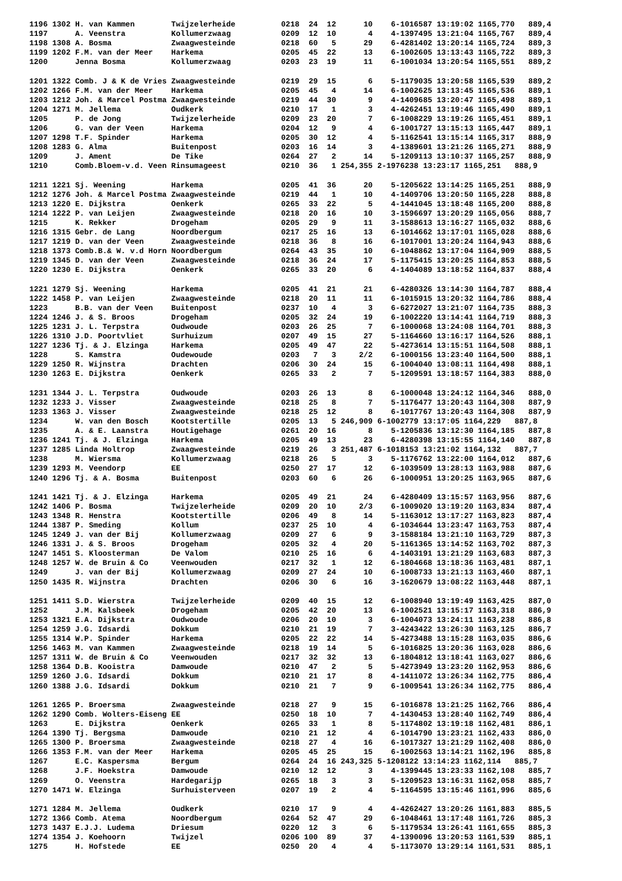1196 1302 H. van Kammen        Twijzelerheide          0218  24  12      10    6-1016587 13:19:02 1165,770   889,4
1197      A. Veenstra          Kollumerzwaag           0209  12  10       4    4-1397495 13:21:04 1165,767   889,4
1198 1308 A. Bosma             Zwaagwesteinde          0218  60   5      29    6-4281402 13:20:14 1165,724   889,3
1199 1202 F.M. van der Meer    Harkema                 0205  45  22      13    6-1002605 13:13:43 1165,722   889,3
1200      Jenna Bosma          Kollumerzwaag           0203  23  19      11    6-1001034 13:20:54 1165,551   889,2

1201 1322 Comb. J & K de Vries Zwaagwesteinde          0219  29  15       6    5-1179035 13:20:58 1165,539   889,2
1202 1266 F.M. van der Meer    Harkema                 0205  45   4      14    6-1002625 13:13:45 1165,536   889,1
1203 1212 Joh. & Marcel Postma Zwaagwesteinde          0219  44  30       9    4-1409685 13:20:47 1165,498   889,1
1204 1271 M. Jellema           Oudkerk                 0210  17   1       3    4-4262451 13:19:46 1165,490   889,1
1205      P. de Jong           Twijzelerheide          0209  23  20       7    6-1008229 13:19:26 1165,451   889,1
1206      G. van der Veen      Harkema                 0204  12   9       4    6-1001727 13:15:13 1165,447   889,1
1207 1298 T.F. Spinder         Harkema                 0205  30  12       4    5-1162541 13:15:14 1165,317   888,9
1208 1283 G. Alma              Buitenpost              0203  16  14       3    4-1389601 13:21:26 1165,271   888,9
1209      J. Ament             De Tike                 0264  27   2      14    5-1209113 13:10:37 1165,257   888,9
1210      Comb.Bloem-v.d. Veen Rinsumageest            0210  36   1 254,355 2-1976238 13:23:17 1165,251   888,9

1211 1221 Sj. Weening          Harkema                 0205  41  36      20    5-1205622 13:14:25 1165,251   888,9
1212 1276 Joh. & Marcel Postma Zwaagwesteinde          0219  44   1      10    4-1409706 13:20:50 1165,228   888,8
1213 1220 E. Dijkstra          Oenkerk                 0265  33  22       5    4-1441045 13:18:48 1165,200   888,8
1214 1222 P. van Leijen        Zwaagwesteinde          0218  20  16      10    3-1596697 13:20:29 1165,056   888,7
1215      K. Rekker            Drogeham                0205  29   9      11    3-1588613 13:16:27 1165,032   888,6
1216 1315 Gebr. de Lang        Noordbergum             0217  25  16      13    6-1014662 13:17:01 1165,028   888,6
1217 1219 D. van der Veen      Zwaagwesteinde          0218  36   8      16    6-1017001 13:20:24 1164,943   888,6
1218 1373 Comb.B.& W. v.d Horn Noordbergum             0264  43  35      10    6-1048862 13:17:04 1164,909   888,5
1219 1345 D. van der Veen      Zwaagwesteinde          0218  36  24      17    5-1175415 13:20:25 1164,853   888,5
1220 1230 E. Dijkstra          Oenkerk                 0265  33  20       6    4-1404089 13:18:52 1164,837   888,4

1221 1279 Sj. Weening          Harkema                 0205  41  21      21    6-4280326 13:14:30 1164,787   888,4
1222 1458 P. van Leijen        Zwaagwesteinde          0218  20  11      11    6-1015915 13:20:32 1164,786   888,4
1223      B.B. van der Veen    Buitenpost              0237  10   4       3    6-6272027 13:21:07 1164,735   888,3
1224 1246 J. & S. Broos        Drogeham                0205  32  24      19    6-1002220 13:14:41 1164,719   888,3
1225 1231 J. L. Terpstra       Oudwoude                0203  26  25       7    6-1000068 13:24:08 1164,701   888,3
1226 1310 J.D. Poortvliet      Surhuizum               0207  49  15      27    5-1164660 13:16:17 1164,526   888,1
1227 1236 Tj. & J. Elzinga     Harkema                 0205  49  47      22    5-4273614 13:15:51 1164,508   888,1
1228      S. Kamstra           Oudewoude               0203   7   3     2/2    6-1000156 13:23:40 1164,500   888,1
1229 1250 R. Wijnstra          Drachten                0206  30  24      15    6-1004040 13:08:11 1164,498   888,1
1230 1263 E. Dijkstra          Oenkerk                 0265  33   2       7    5-1209591 13:18:57 1164,383   888,0

1231 1344 J. L. Terpstra       Oudwoude                0203  26  13       8    6-1000048 13:24:12 1164,346   888,0
1232 1233 J. Visser            Zwaagwesteinde          0218  25   8       7    5-1176477 13:20:43 1164,308   887,9
1233 1363 J. Visser            Zwaagwesteinde          0218  25  12       8    6-1017767 13:20:43 1164,308   887,9
1234      W. van den Bosch     Kootstertille           0205  13   5 246,909 6-1002779 13:17:05 1164,229   887,8
1235      A. & E. Laanstra     Houtigehage             0261  20  16       8    5-1205836 13:12:30 1164,185   887,8
1236 1241 Tj. & J. Elzinga     Harkema                 0205  49  13      23    6-4280398 13:15:55 1164,140   887,8
1237 1285 Linda Holtrop        Zwaagwesteinde          0219  26   3 251,487 6-1018153 13:21:02 1164,132   887,7
1238      M. Wiersma           Kollumerzwaag           0218  26   5       3    5-1176762 13:22:00 1164,012   887,6
1239 1293 M. Veendorp          EE                      0250  27  17      12    6-1039509 13:28:13 1163,988   887,6
1240 1296 Tj. & A. Bosma       Buitenpost              0203  60   6      26    6-1000951 13:20:25 1163,965   887,6

1241 1421 Tj. & J. Elzinga     Harkema                 0205  49  21      24    6-4280409 13:15:57 1163,956   887,6
1242 1406 P. Bosma             Twijzelerheide          0209  20  10     2/3    6-1009020 13:19:20 1163,834   887,4
1243 1348 R. Henstra           Kootstertille           0206  49   8      14    5-1163012 13:17:27 1163,823   887,4
1244 1387 P. Smeding           Kollum                  0237  25  10       4    6-1034644 13:23:47 1163,753   887,4
1245 1249 J. van der Bij       Kollumerzwaag           0209  27   6       9    3-1588184 13:21:10 1163,729   887,3
1246 1331 J. & S. Broos        Drogeham                0205  32   4      20    5-1161365 13:14:52 1163,702   887,3
1247 1451 S. Kloosterman       De Valom                0210  25  16       6    4-1403191 13:21:29 1163,683   887,3
1248 1257 W. de Bruin & Co     Veenwouden              0217  32   1      12    6-1804668 13:18:36 1163,481   887,1
1249      J. van der Bij       Kollumerzwaag           0209  27  24      10    6-1008733 13:21:13 1163,460   887,1
1250 1435 R. Wijnstra          Drachten                0206  30   6      16    3-1620679 13:08:22 1163,448   887,1

1251 1411 S.D. Wierstra        Twijzelerheide          0209  40  15      12    6-1008940 13:19:49 1163,425   887,0
1252      J.M. Kalsbeek        Drogeham                0205  42  20      13    6-1002521 13:15:17 1163,318   886,9
1253 1321 E.A. Dijkstra        Oudwoude                0206  20  10       3    6-1004073 13:24:11 1163,238   886,8
1254 1259 J.G. Idsardi         Dokkum                  0210  21  19       7    3-4243422 13:26:30 1163,125   886,7
1255 1314 W.P. Spinder         Harkema                 0205  22  22      14    5-4273488 13:15:28 1163,035   886,6
1256 1463 M. van Kammen        Zwaagwesteinde          0218  19  14       5    6-1016825 13:20:36 1163,028   886,6
1257 1311 W. de Bruin & Co     Veenwouden              0217  32  32      13    6-1804812 13:18:41 1163,027   886,6
1258 1364 D.B. Kooistra        Damwoude                0210  47   2       5    5-4273949 13:23:20 1162,953   886,6
1259 1260 J.G. Idsardi         Dokkum                  0210  21  17       8    4-1411072 13:26:34 1162,775   886,4
1260 1388 J.G. Idsardi         Dokkum                  0210  21   7       9    6-1009541 13:26:34 1162,775   886,4

1261 1265 P. Broersma          Zwaagwesteinde          0218  27   9      15    6-1016878 13:21:25 1162,766   886,4
1262 1290 Comb. Wolters-Eiseng EE                      0250  18  10       7    4-1430453 13:28:40 1162,749   886,4
1263      E. Dijkstra          Oenkerk                 0265  33   1       8    5-1174802 13:19:18 1162,481   886,1
1264 1390 Tj. Bergsma          Damwoude                0210  21  12       4    6-1014790 13:23:21 1162,433   886,0
1265 1300 P. Broersma          Zwaagwesteinde          0218  27   4      16    6-1017327 13:21:29 1162,408   886,0
1266 1353 F.M. van der Meer    Harkema                 0205  45  25      15    6-1002563 13:14:21 1162,196   885,8
1267      E.C. Kaspersma       Bergum                  0264  24  16 243,325 5-1208122 13:14:23 1162,114   885,7
1268      J.F. Hoekstra        Damwoude                0210  12  12       3    4-1399445 13:23:33 1162,108   885,7
1269      O. Veenstra          Hardegarijp             0265  18   3       3    5-1209523 13:16:31 1162,058   885,7
1270 1471 W. Elzinga           Surhuisterveen          0207  19   2       4    5-1164595 13:15:46 1161,996   885,6

1271 1284 M. Jellema           Oudkerk                 0210  17   9       4    4-4262427 13:20:26 1161,883   885,5
1272 1366 Comb. Atema          Noordbergum             0264  52  47      29    6-1048461 13:17:48 1161,726   885,3
1273 1437 E.J.J. Ludema        Driesum                 0220  12   3       6    5-1179534 13:26:41 1161,655   885,3
1274 1354 J. Koehoorn          Twijzel                 0206 100  89      37    4-1390096 13:20:53 1161,539   885,1
1275      H. Hofstede          EE                      0250  20   4       4    5-1173070 13:29:14 1161,531   885,1